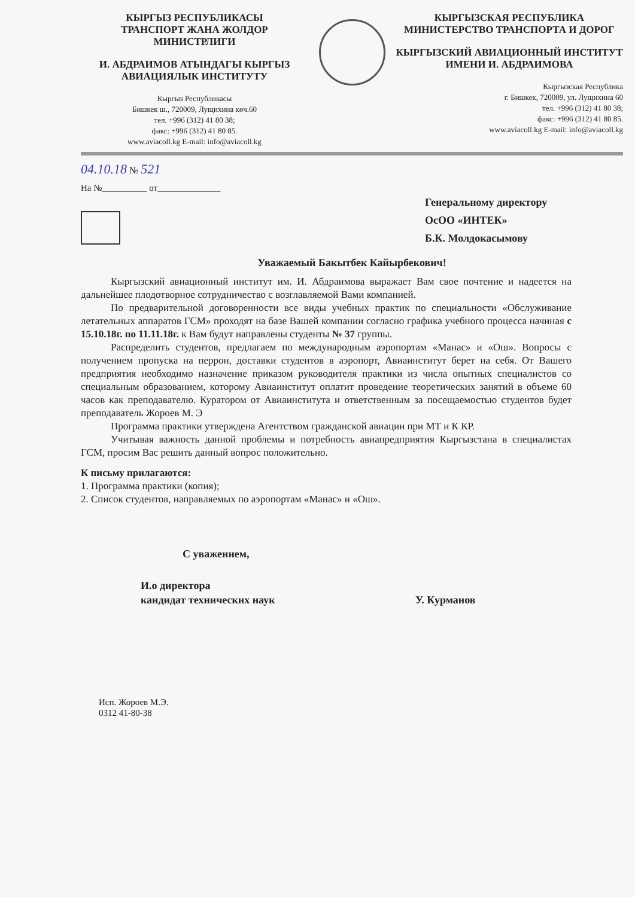КЫРГЫЗ РЕСПУБЛИКАСЫ
ТРАНСПОРТ ЖАНА ЖОЛДОР
МИНИСТРЛИГИ
И. АБДРАИМОВ АТЫНДАГЫ КЫРГЫЗ АВИАЦИЯЛЫК ИНСТИТУТУ
Кыргыз Республикасы
Бишкек ш., 720009, Лущихина көч.60
тел. +996 (312) 41 80 38;
факс: +996 (312) 41 80 85.
www.aviacoll.kg E-mail: info@aviacoll.kg
КЫРГЫЗСКАЯ РЕСПУБЛИКА
МИНИСТЕРСТВО ТРАНСПОРТА И ДОРОГ
КЫРГЫЗСКИЙ АВИАЦИОННЫЙ ИНСТИТУТ ИМЕНИ И. АБДРАИМОВА
Кыргызская Республика
г. Бишкек, 720009, ул. Лущихина 60
тел. +996 (312) 41 80 38;
факс: +996 (312) 41 80 85.
www.aviacoll.kg E-mail: info@aviacoll.kg
04.10.18 № 521
На №__________ от______________
Генеральному директору
ОсОО «ИНТЕК»
Б.К. Молдокасымову
Уважаемый Бакытбек Кайырбекович!
Кыргызский авиационный институт им. И. Абдраимова выражает Вам свое почтение и надеется на дальнейшее плодотворное сотрудничество с возглавляемой Вами компанией.
По предварительной договоренности все виды учебных практик по специальности «Обслуживание летательных аппаратов ГСМ» проходят на базе Вашей компании согласно графика учебного процесса начиная с 15.10.18г. по 11.11.18г. к Вам будут направлены студенты № 37 группы.
Распределить студентов, предлагаем по международным аэропортам «Манас» и «Ош». Вопросы с получением пропуска на перрон, доставки студентов в аэропорт, Авиаинститут берет на себя. От Вашего предприятия необходимо назначение приказом руководителя практики из числа опытных специалистов со специальным образованием, которому Авиаинститут оплатит проведение теоретических занятий в объеме 60 часов как преподавателю. Куратором от Авиаинститута и ответственным за посещаемостью студентов будет преподаватель Жороев М. Э
Программа практики утверждена Агентством гражданской авиации при МТ и К КР.
Учитывая важность данной проблемы и потребность авиапредприятия Кыргызстана в специалистах ГСМ, просим Вас решить данный вопрос положительно.
К письму прилагаются:
1. Программа практики (копия);
2. Список студентов, направляемых по аэропортам «Манас» и «Ош».
С уважением,
И.о директора
кандидат технических наук У. Курманов
Исп. Жороев М.Э.
0312 41-80-38